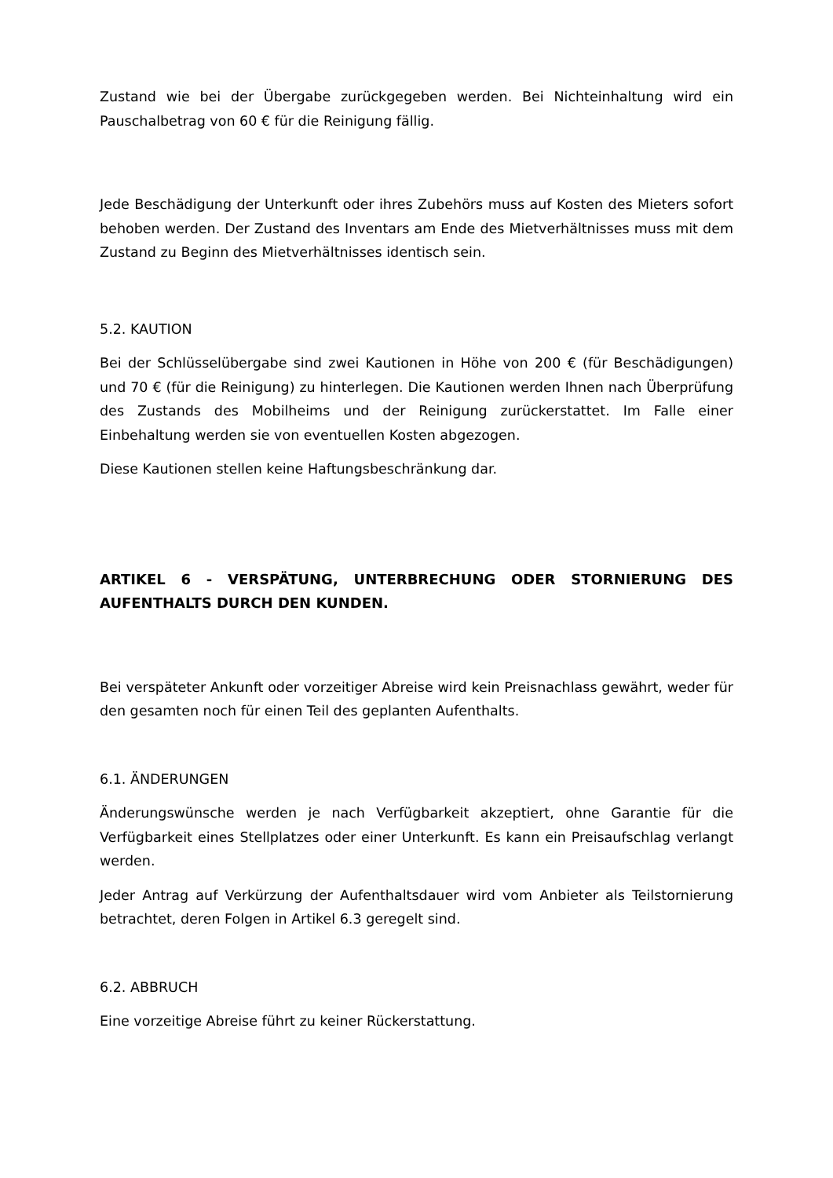Zustand wie bei der Übergabe zurückgegeben werden. Bei Nichteinhaltung wird ein Pauschalbetrag von 60 € für die Reinigung fällig.
Jede Beschädigung der Unterkunft oder ihres Zubehörs muss auf Kosten des Mieters sofort behoben werden. Der Zustand des Inventars am Ende des Mietverhältnisses muss mit dem Zustand zu Beginn des Mietverhältnisses identisch sein.
5.2. KAUTION
Bei der Schlüsselübergabe sind zwei Kautionen in Höhe von 200 € (für Beschädigungen) und 70 € (für die Reinigung) zu hinterlegen. Die Kautionen werden Ihnen nach Überprüfung des Zustands des Mobilheims und der Reinigung zurückerstattet. Im Falle einer Einbehaltung werden sie von eventuellen Kosten abgezogen.
Diese Kautionen stellen keine Haftungsbeschränkung dar.
ARTIKEL 6 - VERSPÄTUNG, UNTERBRECHUNG ODER STORNIERUNG DES AUFENTHALTS DURCH DEN KUNDEN.
Bei verspäteter Ankunft oder vorzeitiger Abreise wird kein Preisnachlass gewährt, weder für den gesamten noch für einen Teil des geplanten Aufenthalts.
6.1. ÄNDERUNGEN
Änderungswünsche werden je nach Verfügbarkeit akzeptiert, ohne Garantie für die Verfügbarkeit eines Stellplatzes oder einer Unterkunft. Es kann ein Preisaufschlag verlangt werden.
Jeder Antrag auf Verkürzung der Aufenthaltsdauer wird vom Anbieter als Teilstornierung betrachtet, deren Folgen in Artikel 6.3 geregelt sind.
6.2. ABBRUCH
Eine vorzeitige Abreise führt zu keiner Rückerstattung.